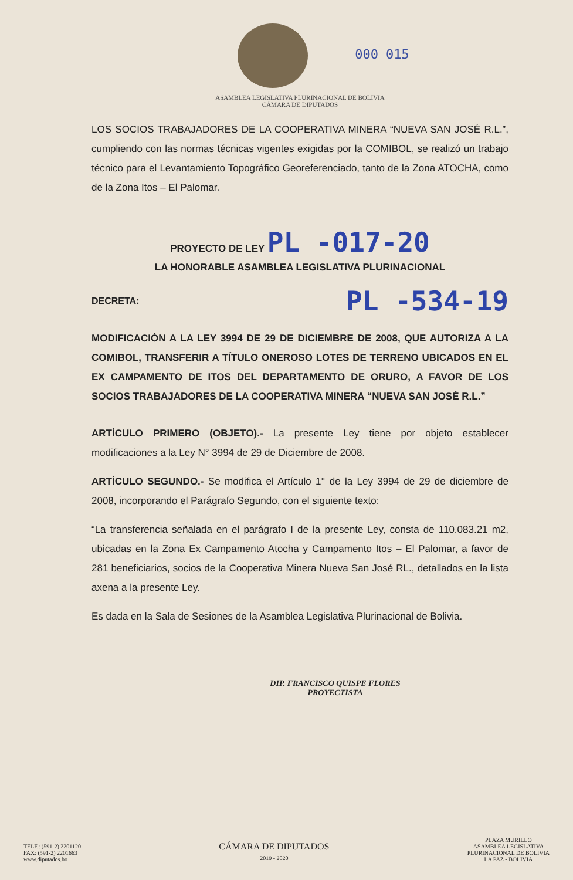000 015
ASAMBLEA LEGISLATIVA PLURINACIONAL DE BOLIVIA
CÁMARA DE DIPUTADOS
LOS SOCIOS TRABAJADORES DE LA COOPERATIVA MINERA “NUEVA SAN JOSÉ R.L.”, cumpliendo con las normas técnicas vigentes exigidas por la COMIBOL, se realizó un trabajo técnico para el Levantamiento Topográfico Georeferenciado, tanto de la Zona ATOCHA, como de la Zona Itos – El Palomar.
PROYECTO DE LEY PL -017-20
LA HONORABLE ASAMBLEA LEGISLATIVA PLURINACIONAL
DECRETA: PL -534-19
MODIFICACIÓN A LA LEY 3994 DE 29 DE DICIEMBRE DE 2008, QUE AUTORIZA A LA COMIBOL, TRANSFERIR A TÍTULO ONEROSO LOTES DE TERRENO UBICADOS EN EL EX CAMPAMENTO DE ITOS DEL DEPARTAMENTO DE ORURO, A FAVOR DE LOS SOCIOS TRABAJADORES DE LA COOPERATIVA MINERA “NUEVA SAN JOSÉ R.L.”
ARTÍCULO PRIMERO (OBJETO).- La presente Ley tiene por objeto establecer modificaciones a la Ley N° 3994 de 29 de Diciembre de 2008.
ARTÍCULO SEGUNDO.- Se modifica el Artículo 1° de la Ley 3994 de 29 de diciembre de 2008, incorporando el Parágrafo Segundo, con el siguiente texto:
“La transferencia señalada en el parágrafo I de la presente Ley, consta de 110.083.21 m2, ubicadas en la Zona Ex Campamento Atocha y Campamento Itos – El Palomar, a favor de 281 beneficiarios, socios de la Cooperativa Minera Nueva San José RL., detallados en la lista axena a la presente Ley.
Es dada en la Sala de Sesiones de la Asamblea Legislativa Plurinacional de Bolivia.
DIP. FRANCISCO QUISPE FLORES
PROYECTISTA
TELF.: (591-2) 2201120
FAX: (591-2) 2201663
www.diputados.bo
CÁMARA DE DIPUTADOS
2019 - 2020
PLAZA MURILLO
ASAMBLEA LEGISLATIVA
PLURINACIONAL DE BOLIVIA
LA PAZ - BOLIVIA